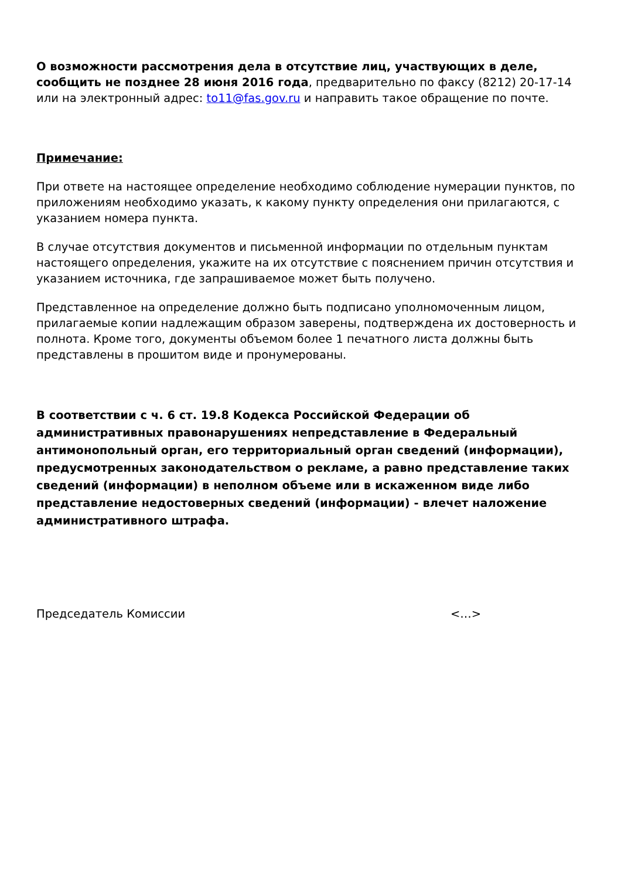О возможности рассмотрения дела в отсутствие лиц, участвующих в деле, сообщить не позднее 28 июня 2016 года, предварительно по факсу (8212) 20-17-14 или на электронный адрес: to11@fas.gov.ru и направить такое обращение по почте.
Примечание:
При ответе на настоящее определение необходимо соблюдение нумерации пунктов, по приложениям необходимо указать, к какому пункту определения они прилагаются, с указанием номера пункта.
В случае отсутствия документов и письменной информации по отдельным пунктам настоящего определения, укажите на их отсутствие с пояснением причин отсутствия и указанием источника, где запрашиваемое может быть получено.
Представленное на определение должно быть подписано уполномоченным лицом, прилагаемые копии надлежащим образом заверены, подтверждена их достоверность и полнота. Кроме того, документы объемом более 1 печатного листа должны быть представлены в прошитом виде и пронумерованы.
В соответствии с ч. 6 ст. 19.8 Кодекса Российской Федерации об административных правонарушениях непредставление в Федеральный антимонопольный орган, его территориальный орган сведений (информации), предусмотренных законодательством о рекламе, а равно представление таких сведений (информации) в неполном объеме или в искаженном виде либо представление недостоверных сведений (информации) - влечет наложение административного штрафа.
Председатель Комиссии <…>